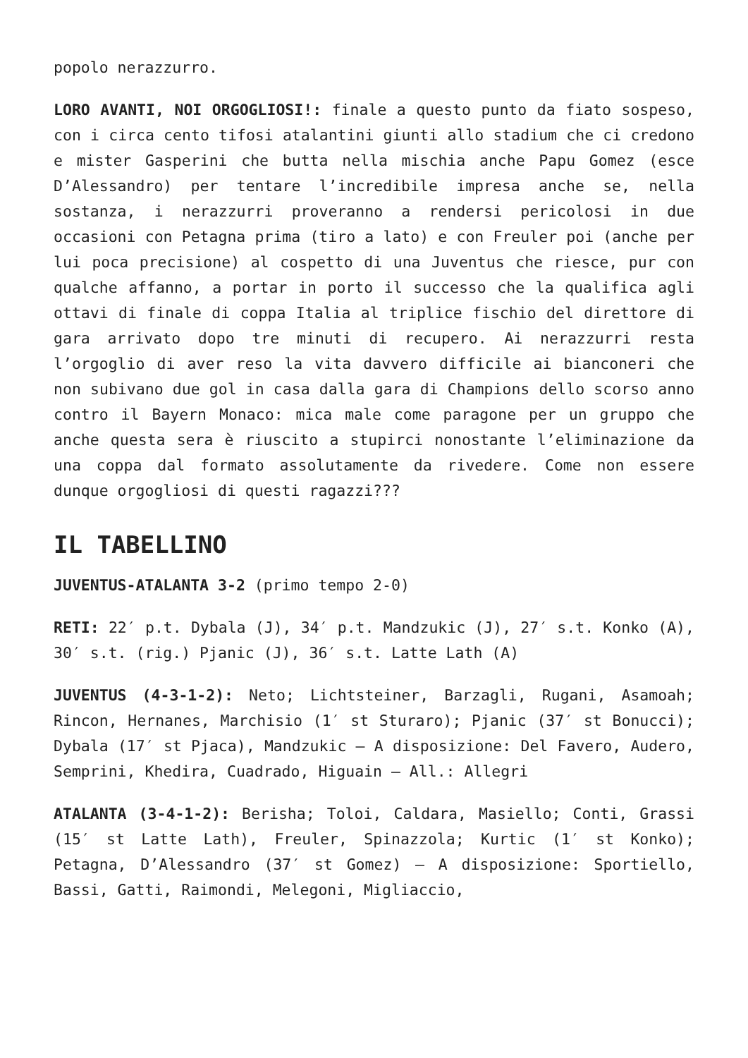popolo nerazzurro.
LORO AVANTI, NOI ORGOGLIOSI!: finale a questo punto da fiato sospeso, con i circa cento tifosi atalantini giunti allo stadium che ci credono e mister Gasperini che butta nella mischia anche Papu Gomez (esce D’Alessandro) per tentare l’incredibile impresa anche se, nella sostanza, i nerazzurri proveranno a rendersi pericolosi in due occasioni con Petagna prima (tiro a lato) e con Freuler poi (anche per lui poca precisione) al cospetto di una Juventus che riesce, pur con qualche affanno, a portar in porto il successo che la qualifica agli ottavi di finale di coppa Italia al triplice fischio del direttore di gara arrivato dopo tre minuti di recupero. Ai nerazzurri resta l’orgoglio di aver reso la vita davvero difficile ai bianconeri che non subivano due gol in casa dalla gara di Champions dello scorso anno contro il Bayern Monaco: mica male come paragone per un gruppo che anche questa sera è riuscito a stupirci nonostante l’eliminazione da una coppa dal formato assolutamente da rivedere. Come non essere dunque orgogliosi di questi ragazzi???
IL TABELLINO
JUVENTUS-ATALANTA 3-2 (primo tempo 2-0)
RETI: 22′ p.t. Dybala (J), 34′ p.t. Mandzukic (J), 27′ s.t. Konko (A), 30′ s.t. (rig.) Pjanic (J), 36′ s.t. Latte Lath (A)
JUVENTUS (4-3-1-2): Neto; Lichtsteiner, Barzagli, Rugani, Asamoah; Rincon, Hernanes, Marchisio (1′ st Sturaro); Pjanic (37′ st Bonucci); Dybala (17′ st Pjaca), Mandzukic – A disposizione: Del Favero, Audero, Semprini, Khedira, Cuadrado, Higuain – All.: Allegri
ATALANTA (3-4-1-2): Berisha; Toloi, Caldara, Masiello; Conti, Grassi (15′ st Latte Lath), Freuler, Spinazzola; Kurtic (1′ st Konko); Petagna, D’Alessandro (37′ st Gomez) – A disposizione: Sportiello, Bassi, Gatti, Raimondi, Melegoni, Migliaccio,